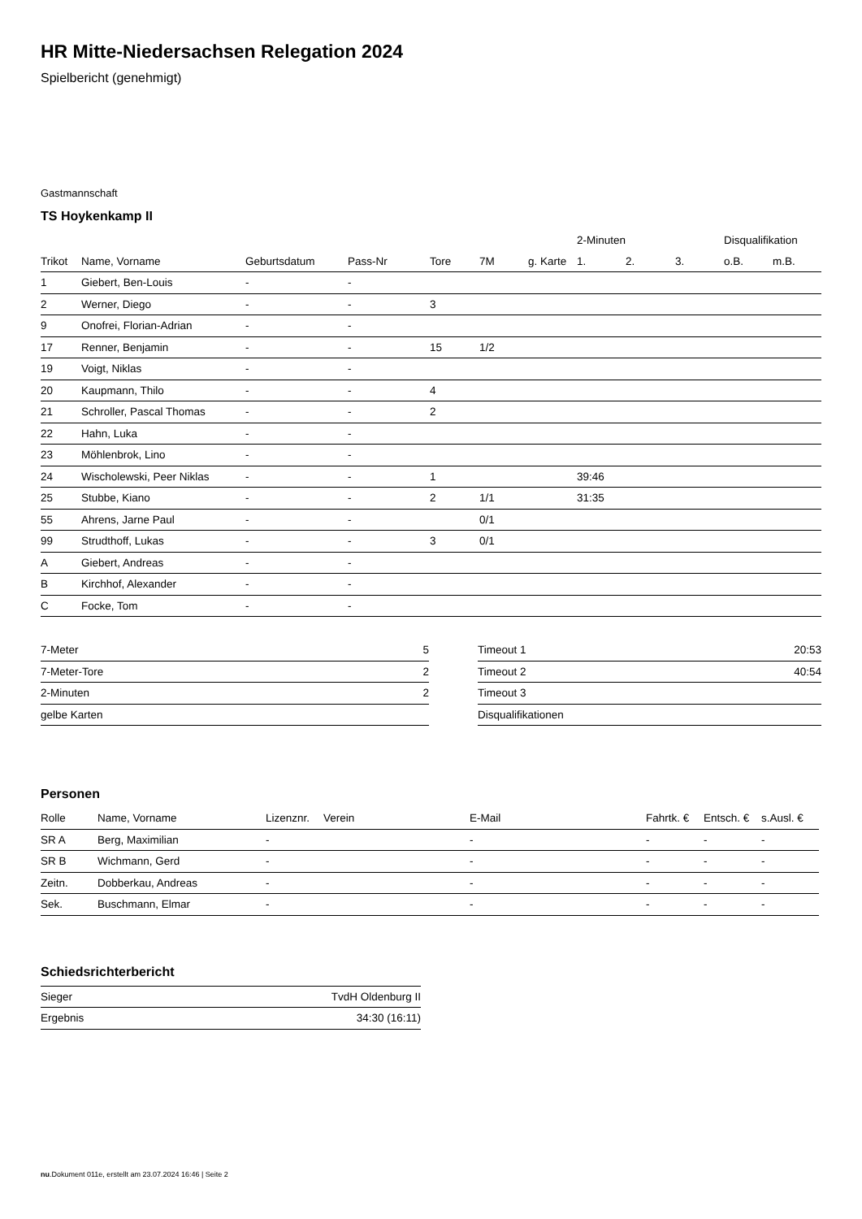HR Mitte-Niedersachsen Relegation 2024
Spielbericht (genehmigt)
Gastmannschaft
TS Hoykenkamp II
| | | | | | | | 2-Minuten | | | Disqualifikation | |
| --- | --- | --- | --- | --- | --- | --- | --- | --- | --- | --- | --- |
| Trikot | Name, Vorname | Geburtsdatum | Pass-Nr | Tore | 7M | g. Karte | 1. | 2. | 3. | o.B. | m.B. |
| 1 | Giebert, Ben-Louis | - | - | | | | | | | | |
| 2 | Werner, Diego | - | - | 3 | | | | | | | |
| 9 | Onofrei, Florian-Adrian | - | - | | | | | | | | |
| 17 | Renner, Benjamin | - | - | 15 | 1/2 | | | | | | |
| 19 | Voigt, Niklas | - | - | | | | | | | | |
| 20 | Kaupmann, Thilo | - | - | 4 | | | | | | | |
| 21 | Schroller, Pascal Thomas | - | - | 2 | | | | | | | |
| 22 | Hahn, Luka | - | - | | | | | | | | |
| 23 | Möhlenbrok, Lino | - | - | | | | | | | | |
| 24 | Wischolewski, Peer Niklas | - | - | 1 | | | 39:46 | | | | |
| 25 | Stubbe, Kiano | - | - | 2 | 1/1 | | 31:35 | | | | |
| 55 | Ahrens, Jarne Paul | - | - | | 0/1 | | | | | | |
| 99 | Strudthoff, Lukas | - | - | 3 | 0/1 | | | | | | |
| A | Giebert, Andreas | - | - | | | | | | | | |
| B | Kirchhof, Alexander | - | - | | | | | | | | |
| C | Focke, Tom | - | - | | | | | | | | |
| 7-Meter | 5 |
| 7-Meter-Tore | 2 |
| 2-Minuten | 2 |
| gelbe Karten | |
| Timeout 1 | 20:53 |
| Timeout 2 | 40:54 |
| Timeout 3 | |
| Disqualifikationen | |
Personen
| Rolle | Name, Vorname | Lizenznr. | Verein | E-Mail | Fahrtk. € | Entsch. € | s.Ausl. € |
| --- | --- | --- | --- | --- | --- | --- | --- |
| SR A | Berg, Maximilian | - | | - | - | - | - |
| SR B | Wichmann, Gerd | - | | - | - | - | - |
| Zeitn. | Dobberkau, Andreas | - | | - | - | - | - |
| Sek. | Buschmann, Elmar | - | | - | - | - | - |
Schiedsrichterbericht
| Sieger | TvdH Oldenburg II |
| Ergebnis | 34:30 (16:11) |
nu.Dokument 011e, erstellt am 23.07.2024 16:46 | Seite 2